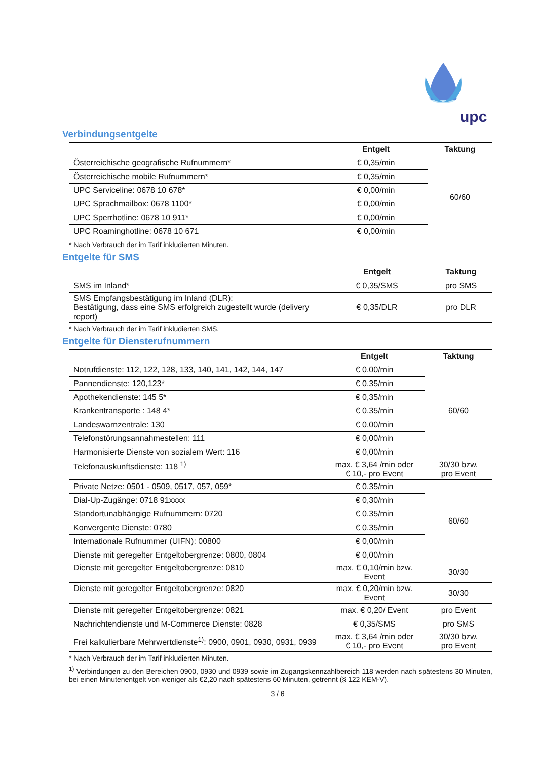upc
Verbindungsentgelte
| | Entgelt | Taktung |
| --- | --- | --- |
| Österreichische geografische Rufnummern* | € 0,35/min | 60/60 |
| Österreichische mobile Rufnummern* | € 0,35/min | |
| UPC Serviceline: 0678 10 678* | € 0,00/min | |
| UPC Sprachmailbox: 0678 1100* | € 0,00/min | |
| UPC Sperrhotline: 0678 10 911* | € 0,00/min | |
| UPC Roaminghotline: 0678 10 671 | € 0,00/min | |
* Nach Verbrauch der im Tarif inkludierten Minuten.
Entgelte für SMS
| | Entgelt | Taktung |
| --- | --- | --- |
| SMS im Inland* | € 0,35/SMS | pro SMS |
| SMS Empfangsbestätigung im Inland (DLR): Bestätigung, dass eine SMS erfolgreich zugestellt wurde (delivery report) | € 0,35/DLR | pro DLR |
* Nach Verbrauch der im Tarif inkludierten SMS.
Entgelte für Diensterufnummern
| | Entgelt | Taktung |
| --- | --- | --- |
| Notrufdienste: 112, 122, 128, 133, 140, 141, 142, 144, 147 | € 0,00/min | 60/60 |
| Pannendienste: 120,123* | € 0,35/min | |
| Apothekendienste: 145 5* | € 0,35/min | |
| Krankentransporte : 148 4* | € 0,35/min | |
| Landeswarnzentrale: 130 | € 0,00/min | |
| Telefonstörungsannahmestellen: 111 | € 0,00/min | |
| Harmonisierte Dienste von sozialem Wert: 116 | € 0,00/min | |
| Telefonauskunftsdienste: 118 <sup>1)</sup> | max. € 3,64 /min oder € 10,- pro Event | 30/30 bzw. pro Event |
| Private Netze: 0501 - 0509, 0517, 057, 059* | € 0,35/min | 60/60 |
| Dial-Up-Zugänge: 0718 91xxxx | € 0,30/min | |
| Standortunabhängige Rufnummern: 0720 | € 0,35/min | |
| Konvergente Dienste: 0780 | € 0,35/min | |
| Internationale Rufnummer (UIFN): 00800 | € 0,00/min | |
| Dienste mit geregelter Entgeltobergrenze: 0800, 0804 | € 0,00/min | |
| Dienste mit geregelter Entgeltobergrenze: 0810 | max. € 0,10/min bzw. Event | 30/30 |
| Dienste mit geregelter Entgeltobergrenze: 0820 | max. € 0,20/min bzw. Event | 30/30 |
| Dienste mit geregelter Entgeltobergrenze: 0821 | max. € 0,20/ Event | pro Event |
| Nachrichtendienste und M-Commerce Dienste: 0828 | € 0,35/SMS | pro SMS |
| Frei kalkulierbare Mehrwertdienste<sup>1)</sup>: 0900, 0901, 0930, 0931, 0939 | max. € 3,64 /min oder € 10,- pro Event | 30/30 bzw. pro Event |
* Nach Verbrauch der im Tarif inkludierten Minuten.
<sup>1)</sup> Verbindungen zu den Bereichen 0900, 0930 und 0939 sowie im Zugangskennzahlbereich 118 werden nach spätestens 30 Minuten, bei einen Minutenentgelt von weniger als €2,20 nach spätestens 60 Minuten, getrennt (§ 122 KEM-V).
3 / 6